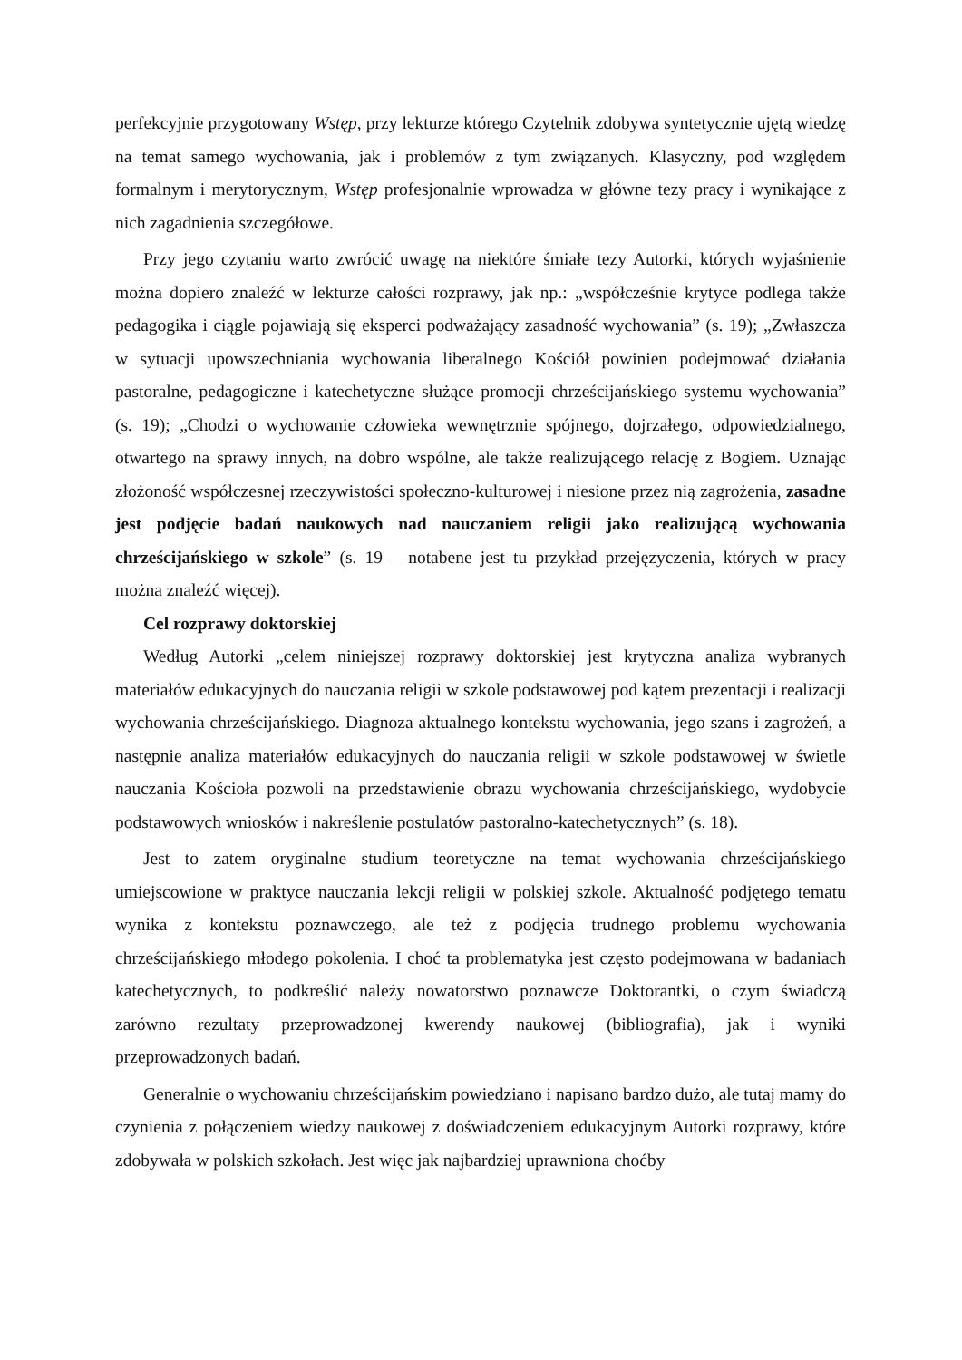perfekcyjnie przygotowany Wstęp, przy lekturze którego Czytelnik zdobywa syntetycznie ujętą wiedzę na temat samego wychowania, jak i problemów z tym związanych. Klasyczny, pod względem formalnym i merytorycznym, Wstęp profesjonalnie wprowadza w główne tezy pracy i wynikające z nich zagadnienia szczegółowe.
Przy jego czytaniu warto zwrócić uwagę na niektóre śmiałe tezy Autorki, których wyjaśnienie można dopiero znaleźć w lekturze całości rozprawy, jak np.: „współcześnie krytyce podlega także pedagogika i ciągle pojawiają się eksperci podważający zasadność wychowania” (s. 19); „Zwłaszcza w sytuacji upowszechniania wychowania liberalnego Kościół powinien podejmować działania pastoralne, pedagogiczne i katechetyczne służące promocji chrześcijańskiego systemu wychowania” (s. 19); „Chodzi o wychowanie człowieka wewnętrznie spójnego, dojrzałego, odpowiedzialnego, otwartego na sprawy innych, na dobro wspólne, ale także realizującego relację z Bogiem. Uznając złożoność współczesnej rzeczywistości społeczno-kulturowej i niesione przez nią zagrożenia, zasadne jest podjęcie badań naukowych nad nauczaniem religii jako realizującą wychowania chrześcijańskiego w szkole” (s. 19 – notabene jest tu przykład przejęzyczenia, których w pracy można znaleźć więcej).
Cel rozprawy doktorskiej
Według Autorki „celem niniejszej rozprawy doktorskiej jest krytyczna analiza wybranych materiałów edukacyjnych do nauczania religii w szkole podstawowej pod kątem prezentacji i realizacji wychowania chrześcijańskiego. Diagnoza aktualnego kontekstu wychowania, jego szans i zagrożeń, a następnie analiza materiałów edukacyjnych do nauczania religii w szkole podstawowej w świetle nauczania Kościoła pozwoli na przedstawienie obrazu wychowania chrześcijańskiego, wydobycie podstawowych wniosków i nakreślenie postulatów pastoralno-katechetycznych” (s. 18).
Jest to zatem oryginalne studium teoretyczne na temat wychowania chrześcijańskiego umiejscowione w praktyce nauczania lekcji religii w polskiej szkole. Aktualność podjętego tematu wynika z kontekstu poznawczego, ale też z podjęcia trudnego problemu wychowania chrześcijańskiego młodego pokolenia. I choć ta problematyka jest często podejmowana w badaniach katechetycznych, to podkreślić należy nowatorstwo poznawcze Doktorantki, o czym świadczą zarówno rezultaty przeprowadzonej kwerendy naukowej (bibliografia), jak i wyniki przeprowadzonych badań.
Generalnie o wychowaniu chrześcijańskim powiedziano i napisano bardzo dużo, ale tutaj mamy do czynienia z połączeniem wiedzy naukowej z doświadczeniem edukacyjnym Autorki rozprawy, które zdobywała w polskich szkołach. Jest więc jak najbardziej uprawniona choćby